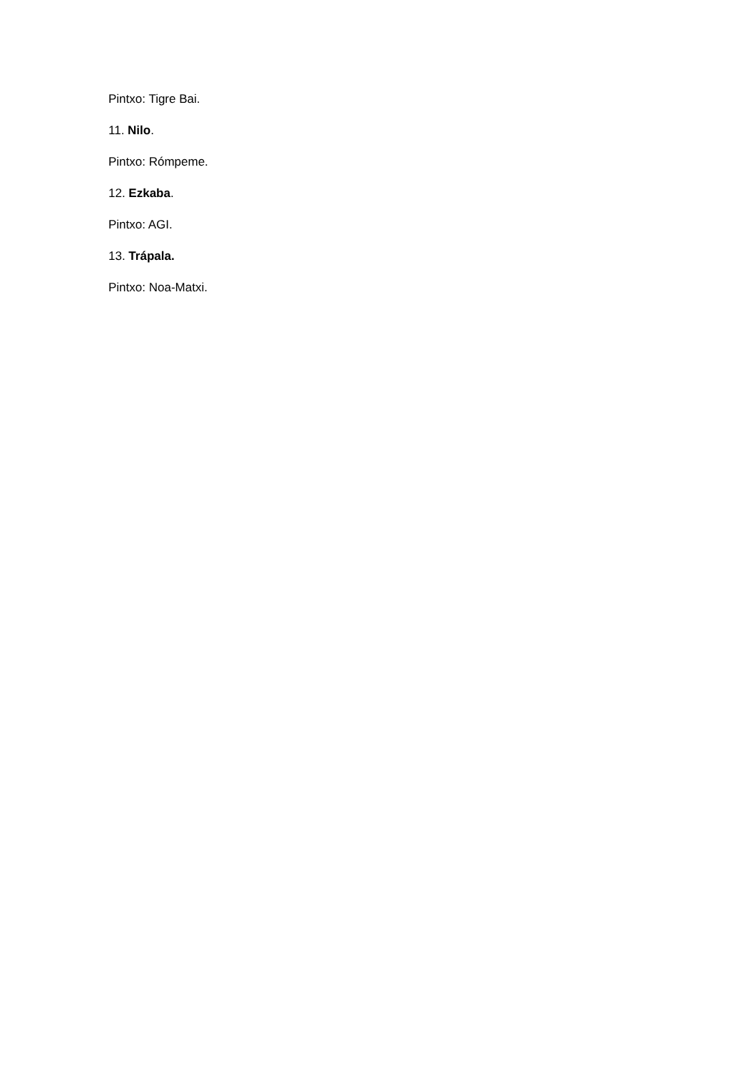Pintxo: Tigre Bai.
11. Nilo.
Pintxo: Rómpeme.
12. Ezkaba.
Pintxo: AGI.
13. Trápala.
Pintxo: Noa-Matxi.